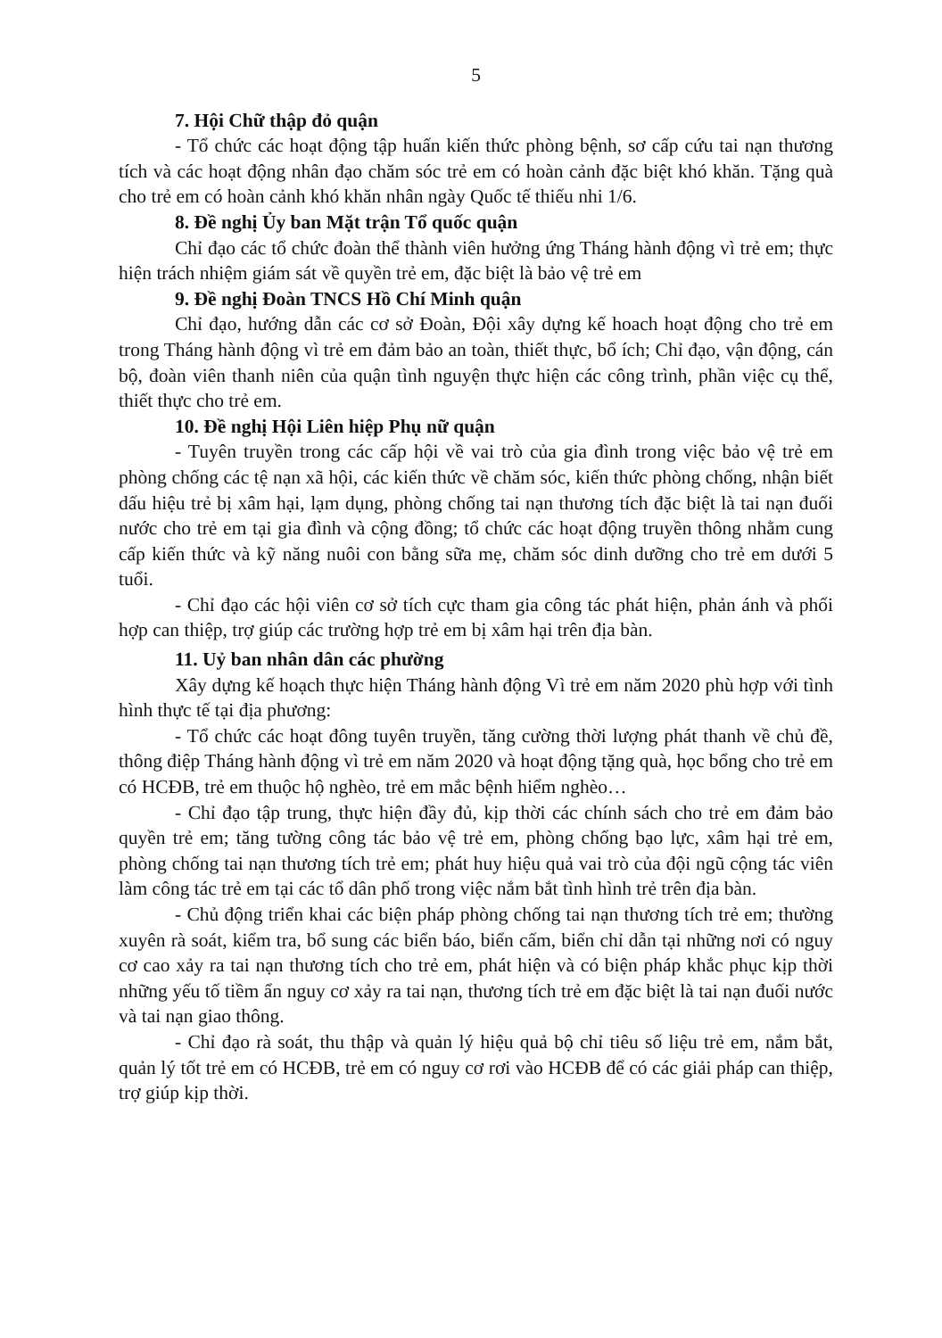5
7. Hội Chữ thập đỏ quận
- Tổ chức các hoạt động tập huấn kiến thức phòng bệnh, sơ cấp cứu tai nạn thương tích và các hoạt động nhân đạo chăm sóc trẻ em có hoàn cảnh đặc biệt khó khăn. Tặng quà cho trẻ em có hoàn cảnh khó khăn nhân ngày Quốc tế thiếu nhi 1/6.
8. Đề nghị Ủy ban Mặt trận Tổ quốc quận
Chỉ đạo các tổ chức đoàn thể thành viên hưởng ứng Tháng hành động vì trẻ em; thực hiện trách nhiệm giám sát về quyền trẻ em, đặc biệt là bảo vệ trẻ em
9. Đề nghị Đoàn TNCS Hồ Chí Minh quận
Chỉ đạo, hướng dẫn các cơ sở Đoàn, Đội xây dựng kế hoach hoạt động cho trẻ em trong Tháng hành động vì trẻ em đảm bảo an toàn, thiết thực, bổ ích; Chỉ đạo, vận động, cán bộ, đoàn viên thanh niên của quận tình nguyện thực hiện các công trình, phần việc cụ thể, thiết thực cho trẻ em.
10. Đề nghị Hội Liên hiệp Phụ nữ quận
- Tuyên truyền trong các cấp hội về vai trò của gia đình trong việc bảo vệ trẻ em phòng chống các tệ nạn xã hội, các kiến thức về chăm sóc, kiến thức phòng chống, nhận biết dấu hiệu trẻ bị xâm hại, lạm dụng, phòng chống tai nạn thương tích đặc biệt là tai nạn đuối nước cho trẻ em tại gia đình và cộng đồng; tổ chức các hoạt động truyền thông nhằm cung cấp kiến thức và kỹ năng nuôi con bằng sữa mẹ, chăm sóc dinh dưỡng cho trẻ em dưới 5 tuổi.
- Chỉ đạo các hội viên cơ sở tích cực tham gia công tác phát hiện, phản ánh và phối hợp can thiệp, trợ giúp các trường hợp trẻ em bị xâm hại trên địa bàn.
11. Uỷ ban nhân dân các phường
Xây dựng kế hoạch thực hiện Tháng hành động Vì trẻ em năm 2020 phù hợp với tình hình thực tế tại địa phương:
- Tổ chức các hoạt đông tuyên truyền, tăng cường thời lượng phát thanh về chủ đề, thông điệp Tháng hành động vì trẻ em năm 2020 và hoạt động tặng quà, học bổng cho trẻ em có HCĐB, trẻ em thuộc hộ nghèo, trẻ em mắc bệnh hiểm nghèo…
- Chỉ đạo tập trung, thực hiện đầy đủ, kịp thời các chính sách cho trẻ em đảm bảo quyền trẻ em; tăng tường công tác bảo vệ trẻ em, phòng chống bạo lực, xâm hại trẻ em, phòng chống tai nạn thương tích trẻ em; phát huy hiệu quả vai trò của đội ngũ cộng tác viên làm công tác trẻ em tại các tổ dân phố trong việc nắm bắt tình hình trẻ trên địa bàn.
- Chủ động triển khai các biện pháp phòng chống tai nạn thương tích trẻ em; thường xuyên rà soát, kiểm tra, bổ sung các biển báo, biển cấm, biển chỉ dẫn tại những nơi có nguy cơ cao xảy ra tai nạn thương tích cho trẻ em, phát hiện và có biện pháp khắc phục kịp thời những yếu tố tiềm ẩn nguy cơ xảy ra tai nạn, thương tích trẻ em đặc biệt là tai nạn đuối nước và tai nạn giao thông.
- Chỉ đạo rà soát, thu thập và quản lý hiệu quả bộ chỉ tiêu số liệu trẻ em, nắm bắt, quản lý tốt trẻ em có HCĐB, trẻ em có nguy cơ rơi vào HCĐB để có các giải pháp can thiệp, trợ giúp kịp thời.